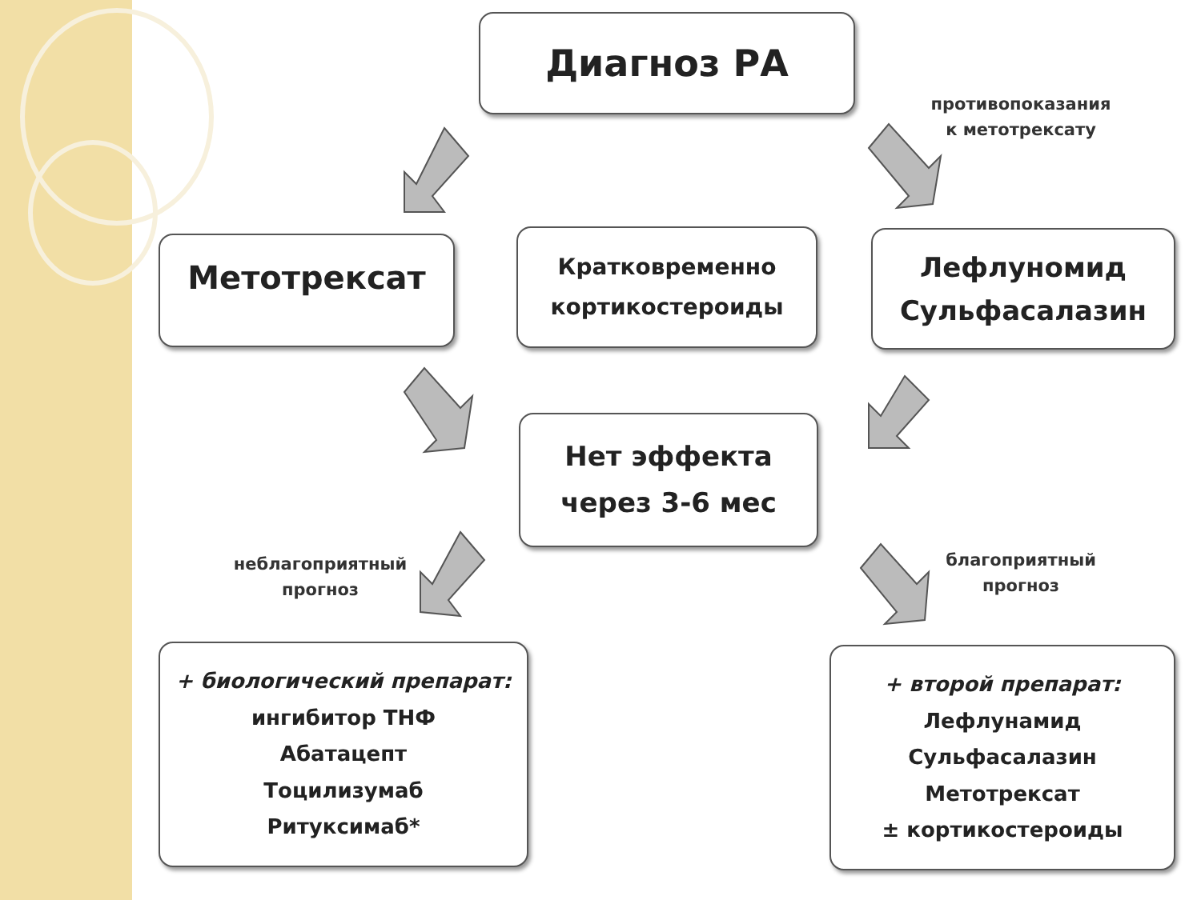Диагноз РА
противопоказания
к метотрексату
Метотрексат
Кратковременно
кортикостероиды
Лефлуномид
Сульфасалазин
Нет эффекта
через 3-6 мес
неблагоприятный
прогноз
благоприятный
прогноз
+ биологический препарат:
ингибитор ТНФ
Абатацепт
Тоцилизумаб
Ритуксимаб*
+ второй препарат:
Лефлунамид
Сульфасалазин
Метотрексат
± кортикостероиды